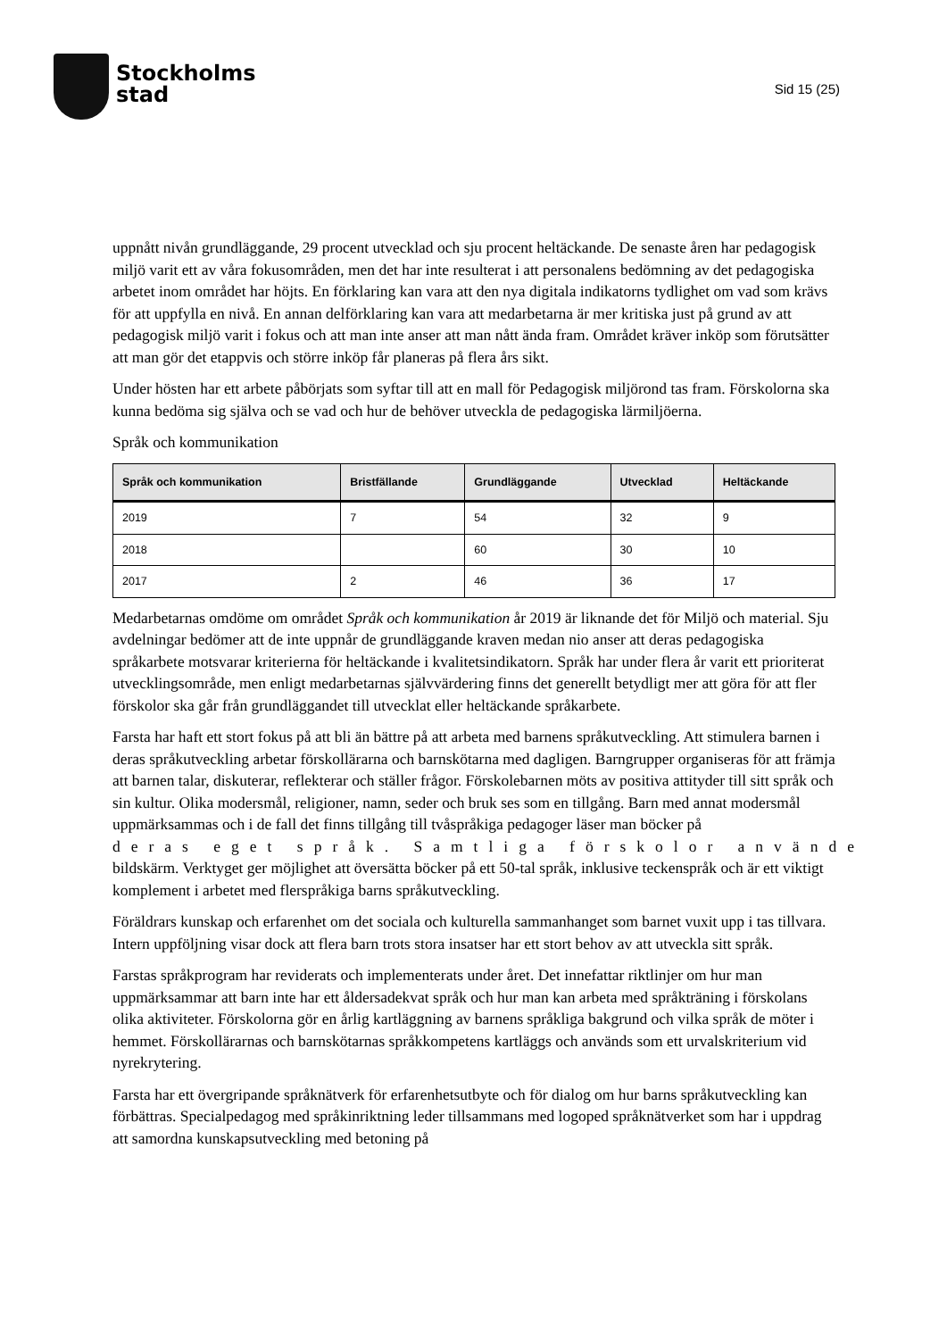Stockholms
stad
Sid 15 (25)
uppnått nivån grundläggande, 29 procent utvecklad och sju procent heltäckande. De senaste åren har pedagogisk miljö varit ett av våra fokusområden, men det har inte resulterat i att personalens bedömning av det pedagogiska arbetet inom området har höjts. En förklaring kan vara att den nya digitala indikatorns tydlighet om vad som krävs för att uppfylla en nivå. En annan delförklaring kan vara att medarbetarna är mer kritiska just på grund av att pedagogisk miljö varit i fokus och att man inte anser att man nått ända fram. Området kräver inköp som förutsätter att man gör det etappvis och större inköp får planeras på flera års sikt.
Under hösten har ett arbete påbörjats som syftar till att en mall för Pedagogisk miljörond tas fram. Förskolorna ska kunna bedöma sig själva och se vad och hur de behöver utveckla de pedagogiska lärmiljöerna.
Språk och kommunikation
| Språk och kommunikation | Bristfällande | Grundläggande | Utvecklad | Heltäckande |
| --- | --- | --- | --- | --- |
| 2019 | 7 | 54 | 32 | 9 |
| 2018 | | 60 | 30 | 10 |
| 2017 | 2 | 46 | 36 | 17 |
Medarbetarnas omdöme om området Språk och kommunikation år 2019 är liknande det för Miljö och material. Sju avdelningar bedömer att de inte uppnår de grundläggande kraven medan nio anser att deras pedagogiska språkarbete motsvarar kriterierna för heltäckande i kvalitetsindikatorn. Språk har under flera år varit ett prioriterat utvecklingsområde, men enligt medarbetarnas självvärdering finns det generellt betydligt mer att göra för att fler förskolor ska går från grundläggandet till utvecklat eller heltäckande språkarbete.
Farsta har haft ett stort fokus på att bli än bättre på att arbeta med barnens språkutveckling. Att stimulera barnen i deras språkutveckling arbetar förskollärarna och barnskötarna med dagligen. Barngrupper organiseras för att främja att barnen talar, diskuterar, reflekterar och ställer frågor. Förskolebarnen möts av positiva attityder till sitt språk och sin kultur. Olika modersmål, religioner, namn, seder och bruk ses som en tillgång. Barn med annat modersmål uppmärksammas och i de fall det finns tillgång till tvåspråkiga pedagoger läser man böcker på
deras eget språk. Samtliga förskolor använde
bildskärm. Verktyget ger möjlighet att översätta böcker på ett 50-tal språk, inklusive teckenspråk och är ett viktigt komplement i arbetet med flerspråkiga barns språkutveckling.
Föräldrars kunskap och erfarenhet om det sociala och kulturella sammanhanget som barnet vuxit upp i tas tillvara. Intern uppföljning visar dock att flera barn trots stora insatser har ett stort behov av att utveckla sitt språk.
Farstas språkprogram har reviderats och implementerats under året. Det innefattar riktlinjer om hur man uppmärksammar att barn inte har ett åldersadekvat språk och hur man kan arbeta med språkträning i förskolans olika aktiviteter. Förskolorna gör en årlig kartläggning av barnens språkliga bakgrund och vilka språk de möter i hemmet. Förskollärarnas och barnskötarnas språkkompetens kartläggs och används som ett urvalskriterium vid nyrekrytering.
Farsta har ett övergripande språknätverk för erfarenhetsutbyte och för dialog om hur barns språkutveckling kan förbättras. Specialpedagog med språkinriktning leder tillsammans med logoped språknätverket som har i uppdrag att samordna kunskapsutveckling med betoning på